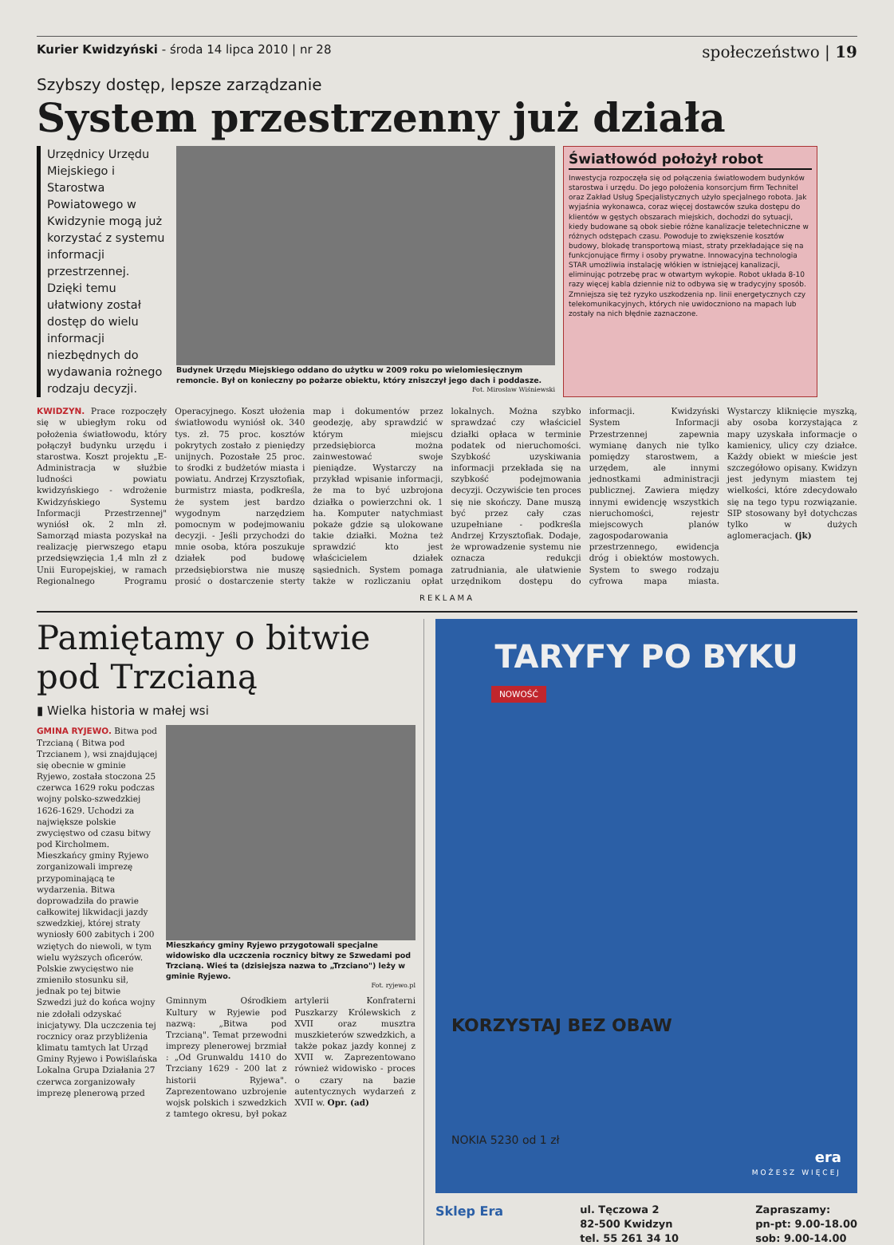Kurier Kwidzyński - środa 14 lipca 2010 | nr 28
społeczeństwo | 19
Szybszy dostęp, lepsze zarządzanie
System przestrzenny już działa
Urzędnicy Urzędu Miejskiego i Starostwa Powiatowego w Kwidzynie mogą już korzystać z systemu informacji przestrzennej. Dzięki temu ułatwiony został dostęp do wielu informacji niezbędnych do wydawania rożnego rodzaju decyzji.
Budynek Urzędu Miejskiego oddano do użytku w 2009 roku po wielomiesięcznym remoncie. Był on konieczny po pożarze obiektu, który zniszczył jego dach i poddasze.
Fot. Mirosław Wiśniewski
Światłowód położył robot
Inwestycja rozpoczęła się od połączenia światłowodem budynków starostwa i urzędu. Do jego położenia konsorcjum firm Technitel oraz Zakład Usług Specjalistycznych użyło specjalnego robota. Jak wyjaśnia wykonawca, coraz więcej dostawców szuka dostępu do klientów w gęstych obszarach miejskich, dochodzi do sytuacji, kiedy budowane są obok siebie różne kanalizacje teletechniczne w różnych odstępach czasu. Powoduje to zwiększenie kosztów budowy, blokadę transportową miast, straty przekładające się na funkcjonujące firmy i osoby prywatne. Innowacyjna technologia STAR umożliwia instalację włókien w istniejącej kanalizacji, eliminując potrzebę prac w otwartym wykopie. Robot układa 8-10 razy więcej kabla dziennie niż to odbywa się w tradycyjny sposób. Zmniejsza się też ryzyko uszkodzenia np. linii energetycznych czy telekomunikacyjnych, których nie uwidoczniono na mapach lub zostały na nich błędnie zaznaczone.
KWIDZYN. Prace rozpoczęły się w ubiegłym roku od położenia światłowodu, który połączył budynku urzędu i starostwa. Koszt projektu „E-Administracja w służbie ludności powiatu kwidzyńskiego - wdrożenie Kwidzyńskiego Systemu Informacji Przestrzennej" wyniósł ok. 2 mln zł. Samorząd miasta pozyskał na realizację pierwszego etapu przedsięwzięcia 1,4 mln zł z Unii Europejskiej, w ramach Regionalnego Programu Operacyjnego. Koszt ułożenia światłowodu wyniósł ok. 340 tys. zł. 75 proc. kosztów pokrytych zostało z pieniędzy unijnych. Pozostałe 25 proc. to środki z budżetów miasta i powiatu. Andrzej Krzysztofiak, burmistrz miasta, podkreśla, że system jest bardzo wygodnym narzędziem pomocnym w podejmowaniu decyzji. - Jeśli przychodzi do mnie osoba, która poszukuje działek pod budowę przedsiębiorstwa nie muszę prosić o dostarczenie sterty map i dokumentów przez geodezję, aby sprawdzić w którym miejscu przedsiębiorca można zainwestować swoje pieniądze. Wystarczy na przykład wpisanie informacji, że ma to być uzbrojona działka o powierzchni ok. 1 ha. Komputer natychmiast pokaże gdzie są ulokowane takie działki. Można też sprawdzić kto jest właścicielem działek sąsiednich. System pomaga także w rozliczaniu opłat lokalnych. Można szybko sprawdzać czy właściciel działki opłaca w terminie podatek od nieruchomości. Szybkość uzyskiwania informacji przekłada się na szybkość podejmowania decyzji. Oczywiście ten proces się nie skończy. Dane muszą być przez cały czas uzupełniane - podkreśla Andrzej Krzysztofiak. Dodaje, że wprowadzenie systemu nie oznacza redukcji zatrudniania, ale ułatwienie urzędnikom dostępu do informacji. Kwidzyński System Informacji Przestrzennej zapewnia wymianę danych nie tylko pomiędzy starostwem, a urzędem, ale innymi jednostkami administracji publicznej. Zawiera między innymi ewidencję wszystkich nieruchomości, rejestr miejscowych planów zagospodarowania przestrzennego, ewidencja dróg i obiektów mostowych. System to swego rodzaju cyfrowa mapa miasta. Wystarczy kliknięcie myszką, aby osoba korzystająca z mapy uzyskała informacje o kamienicy, ulicy czy działce. Każdy obiekt w mieście jest szczegółowo opisany. Kwidzyn jest jedynym miastem tej wielkości, które zdecydowało się na tego typu rozwiązanie. SIP stosowany był dotychczas tylko w dużych aglomeracjach. (jk)
REKLAMA
Pamiętamy o bitwie pod Trzcianą
▮ Wielka historia w małej wsi
GMINA RYJEWO. Bitwa pod Trzcianą ( Bitwa pod Trzcianem ), wsi znajdującej się obecnie w gminie Ryjewo, została stoczona 25 czerwca 1629 roku podczas wojny polsko-szwedzkiej 1626-1629. Uchodzi za największe polskie zwycięstwo od czasu bitwy pod Kircholmem. Mieszkańcy gminy Ryjewo zorganizowali imprezę przypominającą te wydarzenia. Bitwa doprowadziła do prawie całkowitej likwidacji jazdy szwedzkiej, której straty wyniosły 600 zabitych i 200 wziętych do niewoli, w tym wielu wyższych oficerów. Polskie zwycięstwo nie zmieniło stosunku sił, jednak po tej bitwie Szwedzi już do końca wojny nie zdołali odzyskać inicjatywy. Dla uczczenia tej rocznicy oraz przybliżenia klimatu tamtych lat Urząd Gminy Ryjewo i Powiślańska Lokalna Grupa Działania 27 czerwca zorganizowały imprezę plenerową przed
Mieszkańcy gminy Ryjewo przygotowali specjalne widowisko dla uczczenia rocznicy bitwy ze Szwedami pod Trzcianą. Wieś ta (dzisiejsza nazwa to „Trzciano") leży w gminie Ryjewo.
Fot. ryjewo.pl
Gminnym Ośrodkiem Kultury w Ryjewie pod nazwą: „Bitwa pod Trzcianą". Temat przewodni imprezy plenerowej brzmiał : „Od Grunwaldu 1410 do Trzciany 1629 - 200 lat z historii Ryjewa". Zaprezentowano uzbrojenie wojsk polskich i szwedzkich z tamtego okresu, był pokaz artylerii Konfraterni Puszkarzy Królewskich z XVII oraz musztra muszkieterów szwedzkich, a także pokaz jazdy konnej z XVII w. Zaprezentowano również widowisko - proces o czary na bazie autentycznych wydarzeń z XVII w. Opr. (ad)
TARYFY PO BYKU
NOWOŚĆ
KORZYSTAJ BEZ OBAW
NOKIA 5230 od 1 zł
era
MOŻESZ WIĘCEJ
Sklep Era
ul. Tęczowa 2
82-500 Kwidzyn
tel. 55 261 34 10
Zapraszamy:
pn-pt: 9.00-18.00
sob: 9.00-14.00